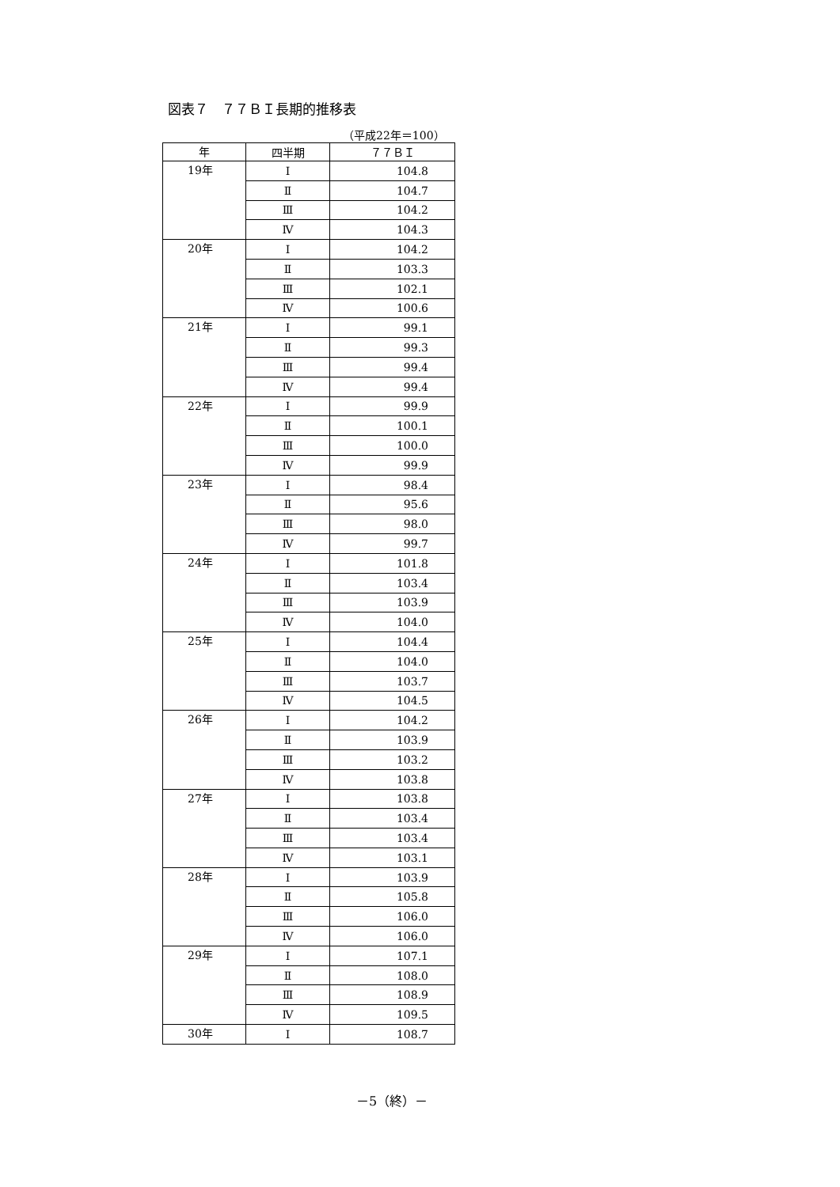図表７　７７ＢＩ長期的推移表
（平成22年＝100）
| 年 | 四半期 | ７７ＢＩ |
| --- | --- | --- |
| 19年 | Ⅰ | 104.8 |
| | Ⅱ | 104.7 |
| | Ⅲ | 104.2 |
| | Ⅳ | 104.3 |
| 20年 | Ⅰ | 104.2 |
| | Ⅱ | 103.3 |
| | Ⅲ | 102.1 |
| | Ⅳ | 100.6 |
| 21年 | Ⅰ | 99.1 |
| | Ⅱ | 99.3 |
| | Ⅲ | 99.4 |
| | Ⅳ | 99.4 |
| 22年 | Ⅰ | 99.9 |
| | Ⅱ | 100.1 |
| | Ⅲ | 100.0 |
| | Ⅳ | 99.9 |
| 23年 | Ⅰ | 98.4 |
| | Ⅱ | 95.6 |
| | Ⅲ | 98.0 |
| | Ⅳ | 99.7 |
| 24年 | Ⅰ | 101.8 |
| | Ⅱ | 103.4 |
| | Ⅲ | 103.9 |
| | Ⅳ | 104.0 |
| 25年 | Ⅰ | 104.4 |
| | Ⅱ | 104.0 |
| | Ⅲ | 103.7 |
| | Ⅳ | 104.5 |
| 26年 | Ⅰ | 104.2 |
| | Ⅱ | 103.9 |
| | Ⅲ | 103.2 |
| | Ⅳ | 103.8 |
| 27年 | Ⅰ | 103.8 |
| | Ⅱ | 103.4 |
| | Ⅲ | 103.4 |
| | Ⅳ | 103.1 |
| 28年 | Ⅰ | 103.9 |
| | Ⅱ | 105.8 |
| | Ⅲ | 106.0 |
| | Ⅳ | 106.0 |
| 29年 | Ⅰ | 107.1 |
| | Ⅱ | 108.0 |
| | Ⅲ | 108.9 |
| | Ⅳ | 109.5 |
| 30年 | Ⅰ | 108.7 |
－5（終）－